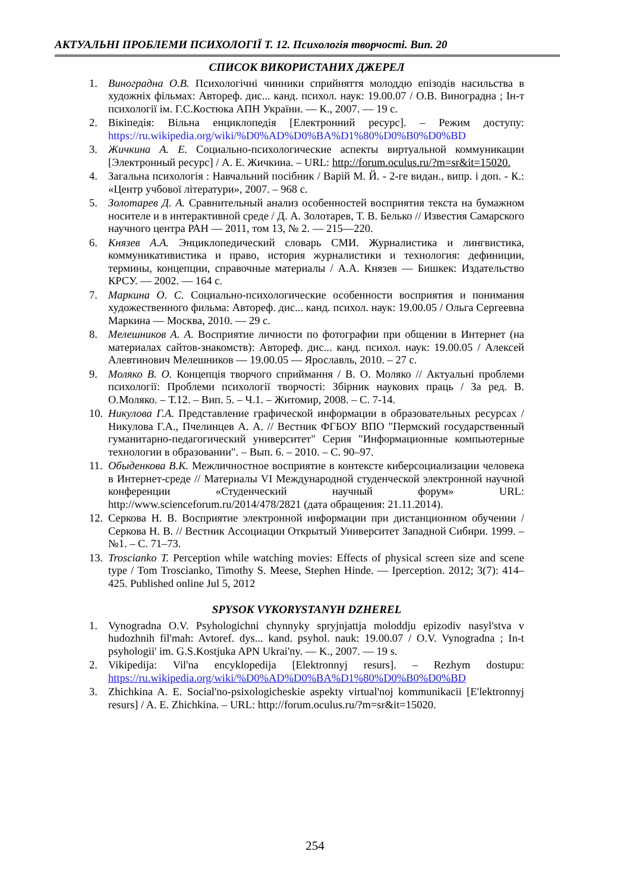АКТУАЛЬНІ ПРОБЛЕМИ ПСИХОЛОГІЇ Т. 12. Психологія творчості. Вип. 20
СПИСОК ВИКОРИСТАНИХ ДЖЕРЕЛ
1. Виноградна О.В. Психологічні чинники сприйняття молоддю епізодів насильства в художніх фільмах: Автореф. дис... канд. психол. наук: 19.00.07 / О.В. Виноградна ; Ін-т психології ім. Г.С.Костюка АПН України. — К., 2007. — 19 с.
2. Вікіпедія: Вільна енциклопедія [Електронний ресурс]. – Режим доступу: https://ru.wikipedia.org/wiki/%D0%AD%D0%BA%D1%80%D0%B0%D0%BD
3. Жичкина А. Е. Социально-психологические аспекты виртуальной коммуникации [Электронный ресурс] / А. Е. Жичкина. – URL: http://forum.oculus.ru/?m=sr&it=15020.
4. Загальна психологія : Навчальний посібник / Варій М. Й. - 2-ге видан., випр. і доп. - К.: «Центр учбової літератури», 2007. – 968 с.
5. Золотарев Д. А. Сравнительный анализ особенностей восприятия текста на бумажном носителе и в интерактивной среде / Д. А. Золотарев, Т. В. Белько // Известия Самарского научного центра РАН — 2011, том 13, № 2. — 215—220.
6. Князев А.А. Энциклопедический словарь СМИ. Журналистика и лингвистика, коммуникативистика и право, история журналистики и технология: дефиниции, термины, концепции, справочные материалы / А.А. Князев — Бишкек: Издательство КРСУ. — 2002. — 164 с.
7. Маркина О. С. Социально-психологические особенности восприятия и понимания художественного фильма: Автореф. дис... канд. психол. наук: 19.00.05 / Ольга Сергеевна Маркина — Москва, 2010. — 29 с.
8. Мелешников А. А. Восприятие личности по фотографии при общении в Интернет (на материалах сайтов-знакомств): Автореф. дис... канд. психол. наук: 19.00.05 / Алексей Алевтинович Мелешников — 19.00.05 — Ярославль, 2010. – 27 с.
9. Моляко В. О. Концепція творчого сприймання / В. О. Моляко // Актуальні проблеми психології: Проблеми психології творчості: Збірник наукових праць / За ред. В. О.Моляко. – Т.12. – Вип. 5. – Ч.1. – Житомир, 2008. – С. 7-14.
10. Никулова Г.А. Представление графической информации в образовательных ресурсах / Никулова Г.А., Пчелинцев А. А. // Вестник ФГБОУ ВПО "Пермский государственный гуманитарно-педагогический университет" Серия "Информационные компьютерные технологии в образовании". – Вып. 6. – 2010. – С. 90–97.
11. Обыденкова В.К. Межличностное восприятие в контексте киберсоциализации человека в Интернет-среде // Материалы VI Международной студенческой электронной научной конференции «Студенческий научный форум» URL: http://www.scienceforum.ru/2014/478/2821 (дата обращения: 21.11.2014).
12. Серкова Н. В. Восприятие электронной информации при дистанционном обучении / Серкова Н. В. // Вестник Ассоциации Открытый Университет Западной Сибири. 1999. – №1. – С. 71–73.
13. Troscianko T. Perception while watching movies: Effects of physical screen size and scene type / Tom Troscianko, Timothy S. Meese, Stephen Hinde. — Ipercep­tion. 2012; 3(7): 414–425. Published online Jul 5, 2012
SPYSOK VYKORYSTANYH DZHEREL
1. Vynogradna O.V. Psyhologichni chynnyky spryjnjattja moloddju epizodiv nasyl'stva v hudozhnih fil'mah: Avtoref. dys... kand. psyhol. nauk: 19.00.07 / O.V. Vynogradna ; In-t psyhologii' im. G.S.Kostjuka APN Ukrai'ny. — K., 2007. — 19 s.
2. Vikipedija: Vil'na encyklopedija [Elektronnyj resurs]. – Rezhym dostupu: https://ru.wikipedia.org/wiki/%D0%AD%D0%BA%D1%80%D0%B0%D0%BD
3. Zhichkina A. E. Social'no-psixologicheskie aspekty virtual'noj kommunikacii [E'lektronnyj resurs] / A. E. Zhichkina. – URL: http://forum.oculus.ru/?m=sr&it=15020.
254